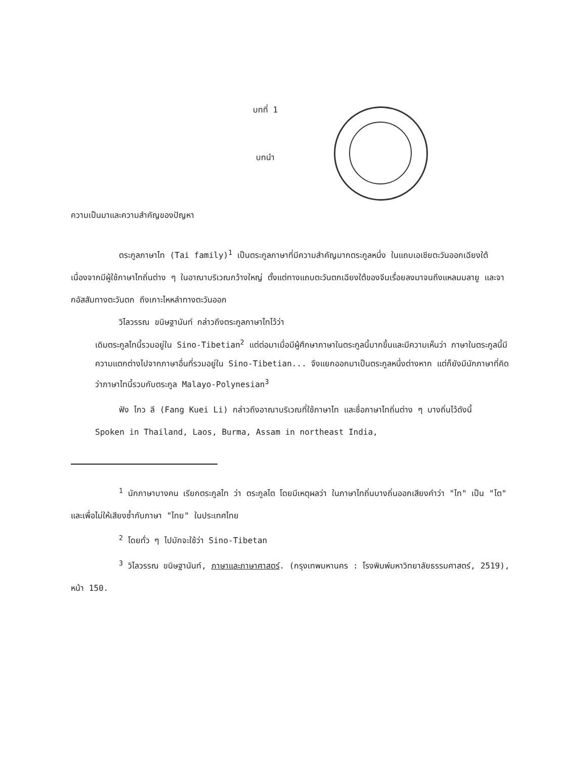บทที่ 1
บทนำ
ความเป็นมาและความสำคัญของปัญหา
ตระกูลภาษาไท (Tai family)<sup>1</sup> เป็นตระกูลภาษาที่มีความสำคัญมากตระกูลหนึ่ง ในแถบเอเชียตะวันออกเฉียงใต้ เนื่องจากมีผู้ใช้ภาษาไทถิ่นต่าง ๆ ในอาณาบริเวณกว้างใหญ่ ตั้งแต่ทางแถบตะวันตกเฉียงใต้ของจีนเรื่อยลงมาจนถึงแหลมมลายู และจากอัสสัมทางตะวันตก ถึงเกาะไหหลำทางตะวันออก
วิไลวรรณ ขนิษฐานันท์ กล่าวถึงตระกูลภาษาไทไว้ว่า
เดิมตระกูลไทนี้รวมอยู่ใน Sino-Tibetian<sup>2</sup> แต่ต่อมาเมื่อมีผู้ศึกษาภาษาในตระกูลนี้มากขึ้นและมีความเห็นว่า ภาษาในตระกูลนี้มีความแตกต่างไปจากภาษาอื่นที่รวมอยู่ใน Sino-Tibetian... จึงแยกออกมาเป็นตระกูลหนึ่งต่างหาก แต่ก็ยังมีนักภาษาที่คิดว่าภาษาไทนี้รวมกับตระกูล Malayo-Polynesian<sup>3</sup>
ฟัง ไกว ลี (Fang Kuei Li) กล่าวถึงอาณาบริเวณที่ใช้ภาษาไท และชื่อภาษาไทถิ่นต่าง ๆ บางถิ่นไว้ดังนี้
Spoken in Thailand, Laos, Burma, Assam in northeast India,
<sup>1</sup> นักภาษาบางคน เรียกตระกูลไท ว่า ตระกูลไต โดยมีเหตุผลว่า ในภาษาไทถิ่นบางถิ่นออกเสียงคำว่า "ไท" เป็น "ไต" และเพื่อไม่ให้เสียงซ้ำกับภาษา "ไทย" ในประเทศไทย
<sup>2</sup> โดยทั่ว ๆ ไปมักจะใช้ว่า Sino-Tibetan
<sup>3</sup> วิไลวรรณ ขนิษฐานันท์, ภาษาและภาษาศาสตร์. (กรุงเทพมหานคร : โรงพิมพ์มหาวิทยาลัยธรรมศาสตร์, 2519), หน้า 150.